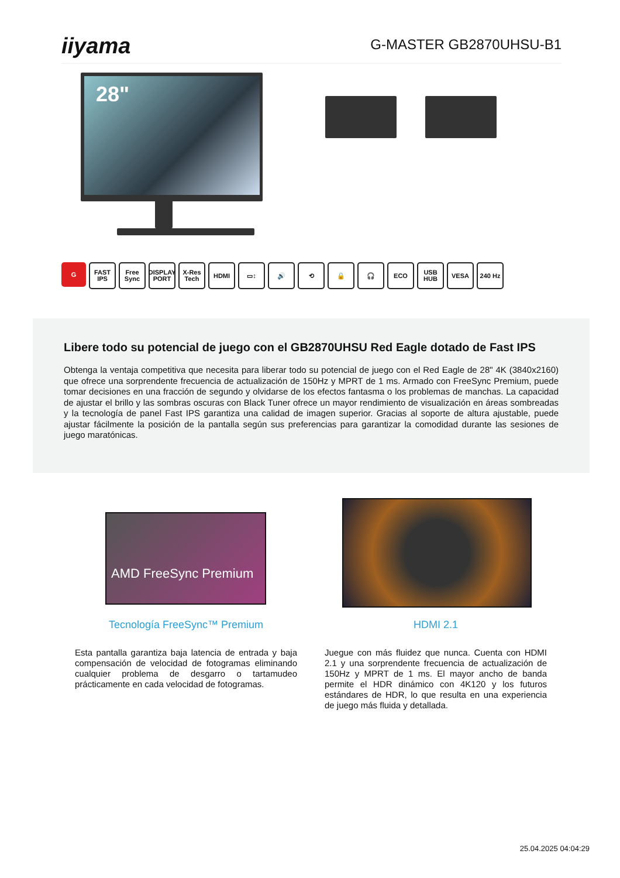iiyama
G-MASTER GB2870UHSU-B1
28"
G FAST IPS
Free Sync
DISPLAY PORT
X-Res Tech
HDMI ▭↕ 🔊 ⟲ 🔒 🎧 ECO USB HUB
VESA 240 Hz
Libere todo su potencial de juego con el GB2870UHSU Red Eagle dotado de Fast IPS
Obtenga la ventaja competitiva que necesita para liberar todo su potencial de juego con el Red Eagle de 28" 4K (3840x2160) que ofrece una sorprendente frecuencia de actualización de 150Hz y MPRT de 1 ms. Armado con FreeSync Premium, puede tomar decisiones en una fracción de segundo y olvidarse de los efectos fantasma o los problemas de manchas. La capacidad de ajustar el brillo y las sombras oscuras con Black Tuner ofrece un mayor rendimiento de visualización en áreas sombreadas y la tecnología de panel Fast IPS garantiza una calidad de imagen superior. Gracias al soporte de altura ajustable, puede ajustar fácilmente la posición de la pantalla según sus preferencias para garantizar la comodidad durante las sesiones de juego maratónicas.
AMD FreeSync Premium
Tecnología FreeSync™ Premium
Esta pantalla garantiza baja latencia de entrada y baja compensación de velocidad de fotogramas eliminando cualquier problema de desgarro o tartamudeo prácticamente en cada velocidad de fotogramas.
HDMI 2.1
Juegue con más fluidez que nunca. Cuenta con HDMI 2.1 y una sorprendente frecuencia de actualización de 150Hz y MPRT de 1 ms. El mayor ancho de banda permite el HDR dinámico con 4K120 y los futuros estándares de HDR, lo que resulta en una experiencia de juego más fluida y detallada.
25.04.2025 04:04:29